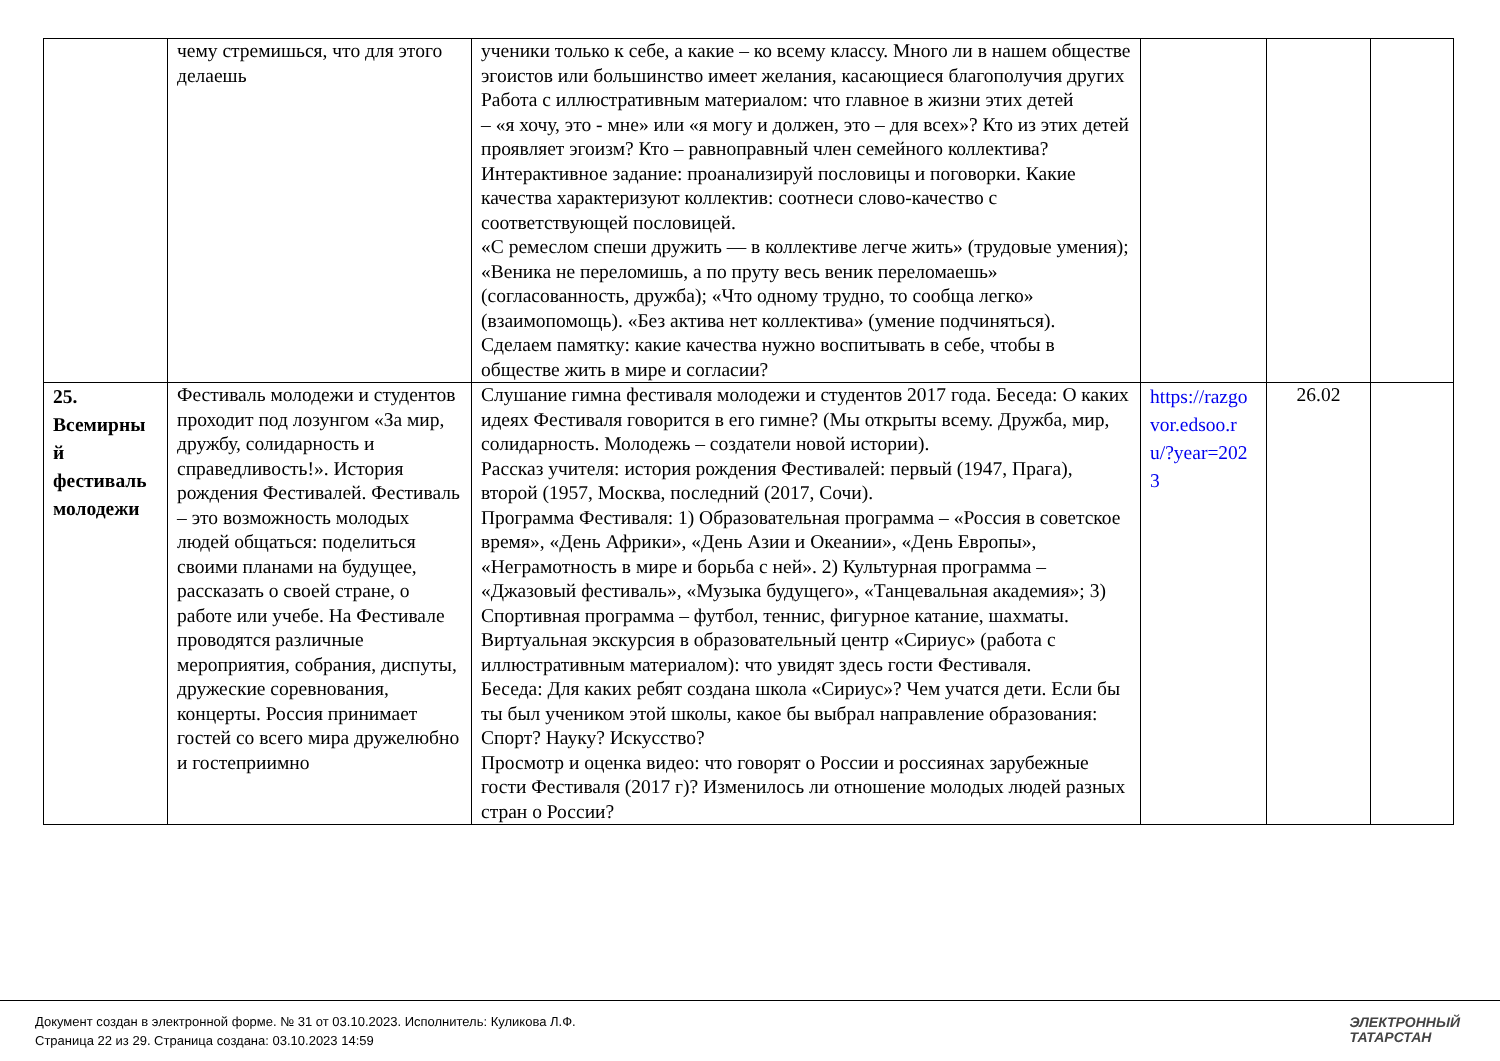| | чему стремишься, что для этого делаешь | ученики только к себе, а какие – ко всему классу. Много ли в нашем обществе эгоистов или большинство имеет желания, касающиеся благополучия других Работа с иллюстративным материалом: что главное в жизни этих детей – «я хочу, это - мне» или «я могу и должен, это – для всех»? Кто из этих детей проявляет эгоизм? Кто – равноправный член семейного коллектива? Интерактивное задание: проанализируй пословицы и поговорки. Какие качества характеризуют коллектив: соотнеси слово-качество с соответствующей пословицей. «С ремеслом спеши дружить — в коллективе легче жить» (трудовые умения); «Веника не переломишь, а по пруту весь веник переломаешь» (согласованность, дружба); «Что одному трудно, то сообща легко» (взаимопомощь). «Без актива нет коллектива» (умение подчиняться). Сделаем памятку: какие качества нужно воспитывать в себе, чтобы в обществе жить в мире и согласии? | | | |
| 25. Всемирны й фестиваль молодежи | Фестиваль молодежи и студентов проходит под лозунгом «За мир, дружбу, солидарность и справедливость!». История рождения Фестивалей. Фестиваль – это возможность молодых людей общаться: поделиться своими планами на будущее, рассказать о своей стране, о работе или учебе. На Фестивале проводятся различные мероприятия, собрания, диспуты, дружеские соревнования, концерты. Россия принимает гостей со всего мира дружелюбно и гостеприимно | Слушание гимна фестиваля молодежи и студентов 2017 года. Беседа: О каких идеях Фестиваля говорится в его гимне? (Мы открыты всему. Дружба, мир, солидарность. Молодежь – создатели новой истории). Рассказ учителя: история рождения Фестивалей: первый (1947, Прага), второй (1957, Москва, последний (2017, Сочи). Программа Фестиваля: 1) Образовательная программа – «Россия в советское время», «День Африки», «День Азии и Океании», «День Европы», «Неграмотность в мире и борьба с ней». 2) Культурная программа – «Джазовый фестиваль», «Музыка будущего», «Танцевальная академия»; 3) Спортивная программа – футбол, теннис, фигурное катание, шахматы. Виртуальная экскурсия в образовательный центр «Сириус» (работа с иллюстративным материалом): что увидят здесь гости Фестиваля. Беседа: Для каких ребят создана школа «Сириус»? Чем учатся дети. Если бы ты был учеником этой школы, какое бы выбрал направление образования: Спорт? Науку? Искусство? Просмотр и оценка видео: что говорят о России и россиянах зарубежные гости Фестиваля (2017 г)? Изменилось ли отношение молодых людей разных стран о России? | https://razgovor.edsoo.ru/?year=2023 | 26.02 | |
Документ создан в электронной форме. № 31 от 03.10.2023. Исполнитель: Куликова Л.Ф.
Страница 22 из 29. Страница создана: 03.10.2023 14:59
ЭЛЕКТРОННЫЙ
ТАТАРСТАН